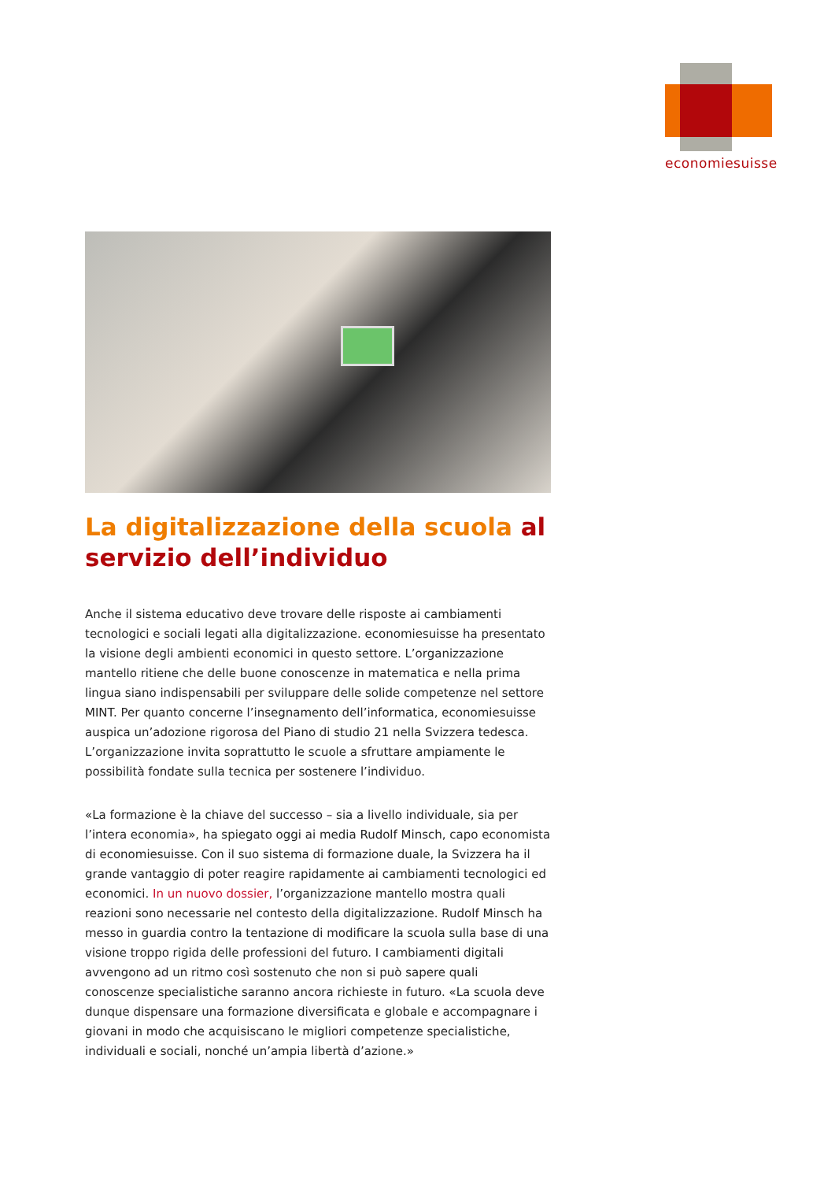economiesuisse
La digitalizzazione della scuola al servizio dell’individuo
Anche il sistema educativo deve trovare delle risposte ai cambiamenti tecnologici e sociali legati alla digitalizzazione. economiesuisse ha presentato la visione degli ambienti economici in questo settore. L’organizzazione mantello ritiene che delle buone conoscenze in matematica e nella prima lingua siano indispensabili per sviluppare delle solide competenze nel settore MINT. Per quanto concerne l’insegnamento dell’informatica, economiesuisse auspica un’adozione rigorosa del Piano di studio 21 nella Svizzera tedesca. L’organizzazione invita soprattutto le scuole a sfruttare ampiamente le possibilità fondate sulla tecnica per sostenere l’individuo.
«La formazione è la chiave del successo – sia a livello individuale, sia per l’intera economia», ha spiegato oggi ai media Rudolf Minsch, capo economista di economiesuisse. Con il suo sistema di formazione duale, la Svizzera ha il grande vantaggio di poter reagire rapidamente ai cambiamenti tecnologici ed economici. In un nuovo dossier, l’organizzazione mantello mostra quali reazioni sono necessarie nel contesto della digitalizzazione. Rudolf Minsch ha messo in guardia contro la tentazione di modificare la scuola sulla base di una visione troppo rigida delle professioni del futuro. I cambiamenti digitali avvengono ad un ritmo così sostenuto che non si può sapere quali conoscenze specialistiche saranno ancora richieste in futuro. «La scuola deve dunque dispensare una formazione diversificata e globale e accompagnare i giovani in modo che acquisiscano le migliori competenze specialistiche, individuali e sociali, nonché un’ampia libertà d’azione.»